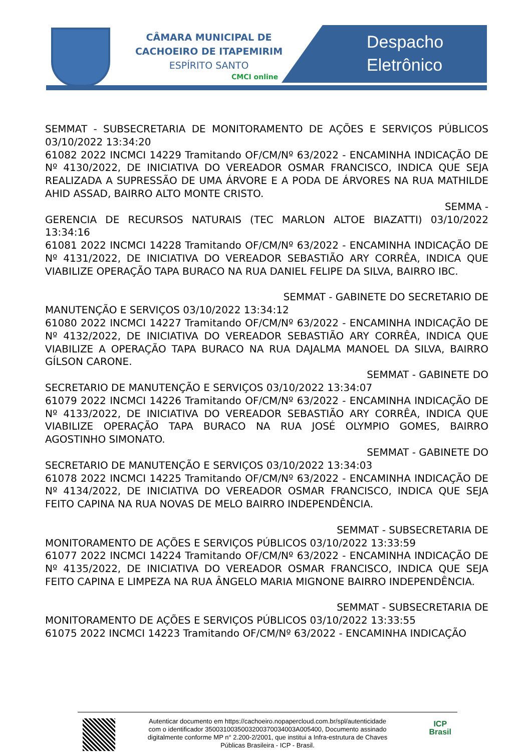CÂMARA MUNICIPAL DE
CACHOEIRO DE ITAPEMIRIM
ESPÍRITO SANTO
CMCI online
Despacho
Eletrônico
SEMMAT - SUBSECRETARIA DE MONITORAMENTO DE AÇÕES E SERVIÇOS PÚBLICOS 03/10/2022 13:34:20
61082 2022 INCMCI 14229 Tramitando OF/CM/Nº 63/2022 - ENCAMINHA INDICAÇÃO DE Nº 4130/2022, DE INICIATIVA DO VEREADOR OSMAR FRANCISCO, INDICA QUE SEJA REALIZADA A SUPRESSÃO DE UMA ÁRVORE E A PODA DE ÁRVORES NA RUA MATHILDE AHID ASSAD, BAIRRO ALTO MONTE CRISTO.
SEMMA -
GERENCIA DE RECURSOS NATURAIS (TEC MARLON ALTOE BIAZATTI) 03/10/2022 13:34:16
61081 2022 INCMCI 14228 Tramitando OF/CM/Nº 63/2022 - ENCAMINHA INDICAÇÃO DE Nº 4131/2022, DE INICIATIVA DO VEREADOR SEBASTIÃO ARY CORRÊA, INDICA QUE VIABILIZE OPERAÇÃO TAPA BURACO NA RUA DANIEL FELIPE DA SILVA, BAIRRO IBC.
SEMMAT - GABINETE DO SECRETARIO DE
MANUTENÇÃO E SERVIÇOS 03/10/2022 13:34:12
61080 2022 INCMCI 14227 Tramitando OF/CM/Nº 63/2022 - ENCAMINHA INDICAÇÃO DE Nº 4132/2022, DE INICIATIVA DO VEREADOR SEBASTIÃO ARY CORRÊA, INDICA QUE VIABILIZE A OPERAÇÃO TAPA BURACO NA RUA DAJALMA MANOEL DA SILVA, BAIRRO GÍLSON CARONE.
SEMMAT - GABINETE DO
SECRETARIO DE MANUTENÇÃO E SERVIÇOS 03/10/2022 13:34:07
61079 2022 INCMCI 14226 Tramitando OF/CM/Nº 63/2022 - ENCAMINHA INDICAÇÃO DE Nº 4133/2022, DE INICIATIVA DO VEREADOR SEBASTIÃO ARY CORRÊA, INDICA QUE VIABILIZE OPERAÇÃO TAPA BURACO NA RUA JOSÉ OLYMPIO GOMES, BAIRRO AGOSTINHO SIMONATO.
SEMMAT - GABINETE DO
SECRETARIO DE MANUTENÇÃO E SERVIÇOS 03/10/2022 13:34:03
61078 2022 INCMCI 14225 Tramitando OF/CM/Nº 63/2022 - ENCAMINHA INDICAÇÃO DE Nº 4134/2022, DE INICIATIVA DO VEREADOR OSMAR FRANCISCO, INDICA QUE SEJA FEITO CAPINA NA RUA NOVAS DE MELO BAIRRO INDEPENDÊNCIA.
SEMMAT - SUBSECRETARIA DE
MONITORAMENTO DE AÇÕES E SERVIÇOS PÚBLICOS 03/10/2022 13:33:59
61077 2022 INCMCI 14224 Tramitando OF/CM/Nº 63/2022 - ENCAMINHA INDICAÇÃO DE Nº 4135/2022, DE INICIATIVA DO VEREADOR OSMAR FRANCISCO, INDICA QUE SEJA FEITO CAPINA E LIMPEZA NA RUA ÂNGELO MARIA MIGNONE BAIRRO INDEPENDÊNCIA.
SEMMAT - SUBSECRETARIA DE
MONITORAMENTO DE AÇÕES E SERVIÇOS PÚBLICOS 03/10/2022 13:33:55
61075 2022 INCMCI 14223 Tramitando OF/CM/Nº 63/2022 - ENCAMINHA INDICAÇÃO
Autenticar documento em https://cachoeiro.nopapercloud.com.br/spl/autenticidade
com o identificador 3500310035003200370034003A005400, Documento assinado
digitalmente conforme MP n° 2.200-2/2001, que institui a Infra-estrutura de Chaves
Públicas Brasileira - ICP - Brasil.
ICP
Brasil